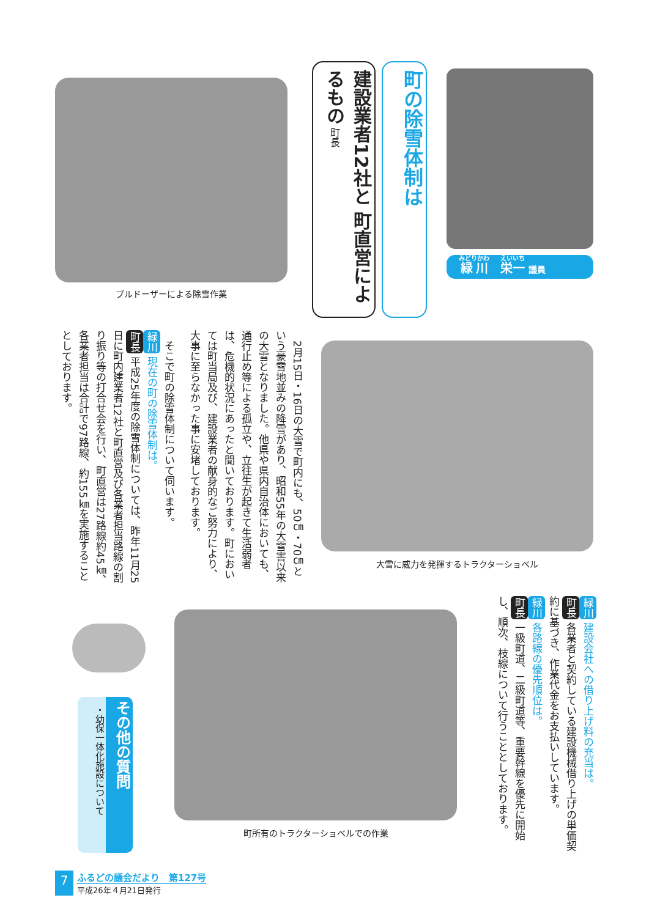ブルドーザーによる除雪作業
町の除雪体制は
建設業者12社と 町直営によるもの 町長
緑川　栄一 議員
　2月15日・16日の大雪で町内にも、50㎝・70㎝という豪雪地並みの降雪があり、昭和55年の大雪害以来の大雪となりました。他県や県内自治体においても、通行止め等による孤立や、立往生が起きて生活弱者は、危機的状況にあったと聞いております。町においては町当局及び、建設業者の献身的なご努力により、大事に至らなかった事に安堵しております。
　そこで町の除雪体制について伺います。
緑川 現在の町の除雪体制は。
町長 平成25年度の除雪体制については、昨年11月25日に町内建業者12社と町直営及び各業者担当路線の割り振り等の打合せ会を行い、町直営は27路線約45㎞、各業者担当は合計で97路線、約155㎞を実施することとしております。
大雪に威力を発揮するトラクターショベル
緑川 建設会社への借り上げ料の充当は。
町長 各業者と契約している建設機械借り上げの単価契約に基づき、作業代金をお支払いしています。
緑川 各路線の優先順位は。
町長 一級町道、二級町道等、重要幹線を優先に開始し、順次、枝線について行うこととしております。
町所有のトラクターショベルでの作業
その他の質問
・幼保一体化施設について
7
ふるどの議会だより　第127号
平成26年４月21日発行